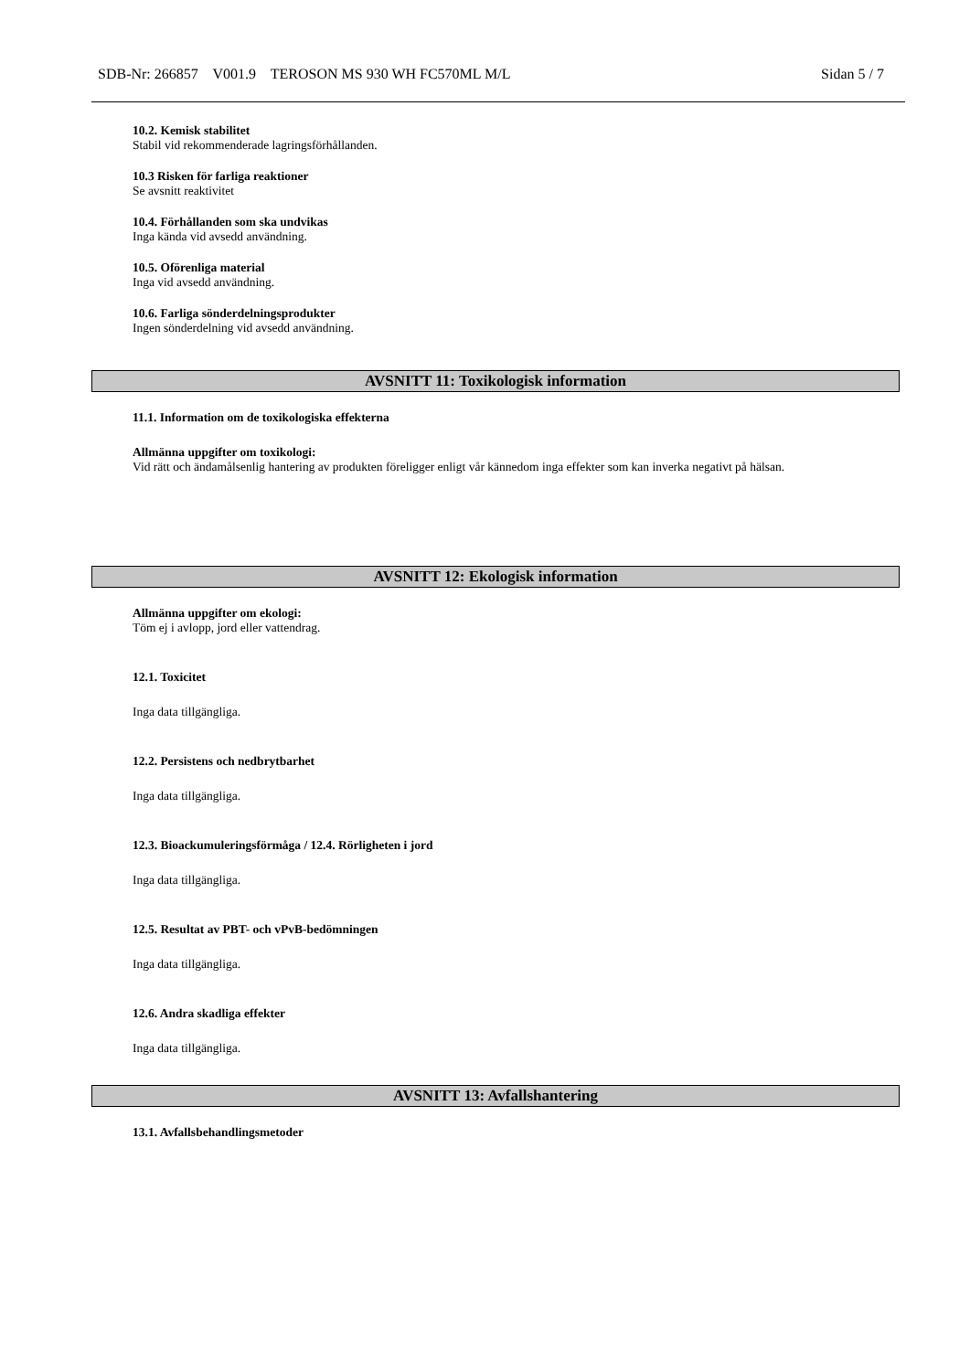SDB-Nr: 266857 V001.9 TEROSON MS 930 WH FC570ML M/L Sidan 5 / 7
10.2. Kemisk stabilitet
Stabil vid rekommenderade lagringsförhållanden.
10.3 Risken för farliga reaktioner
Se avsnitt reaktivitet
10.4. Förhållanden som ska undvikas
Inga kända vid avsedd användning.
10.5. Oförenliga material
Inga vid avsedd användning.
10.6. Farliga sönderdelningsprodukter
Ingen sönderdelning vid avsedd användning.
AVSNITT 11: Toxikologisk information
11.1. Information om de toxikologiska effekterna
Allmänna uppgifter om toxikologi:
Vid rätt och ändamålsenlig hantering av produkten föreligger enligt vår kännedom inga effekter som kan inverka negativt på hälsan.
AVSNITT 12: Ekologisk information
Allmänna uppgifter om ekologi:
Töm ej i avlopp, jord eller vattendrag.
12.1. Toxicitet
Inga data tillgängliga.
12.2. Persistens och nedbrytbarhet
Inga data tillgängliga.
12.3. Bioackumuleringsförmåga / 12.4. Rörligheten i jord
Inga data tillgängliga.
12.5. Resultat av PBT- och vPvB-bedömningen
Inga data tillgängliga.
12.6. Andra skadliga effekter
Inga data tillgängliga.
AVSNITT 13: Avfallshantering
13.1. Avfallsbehandlingsmetoder